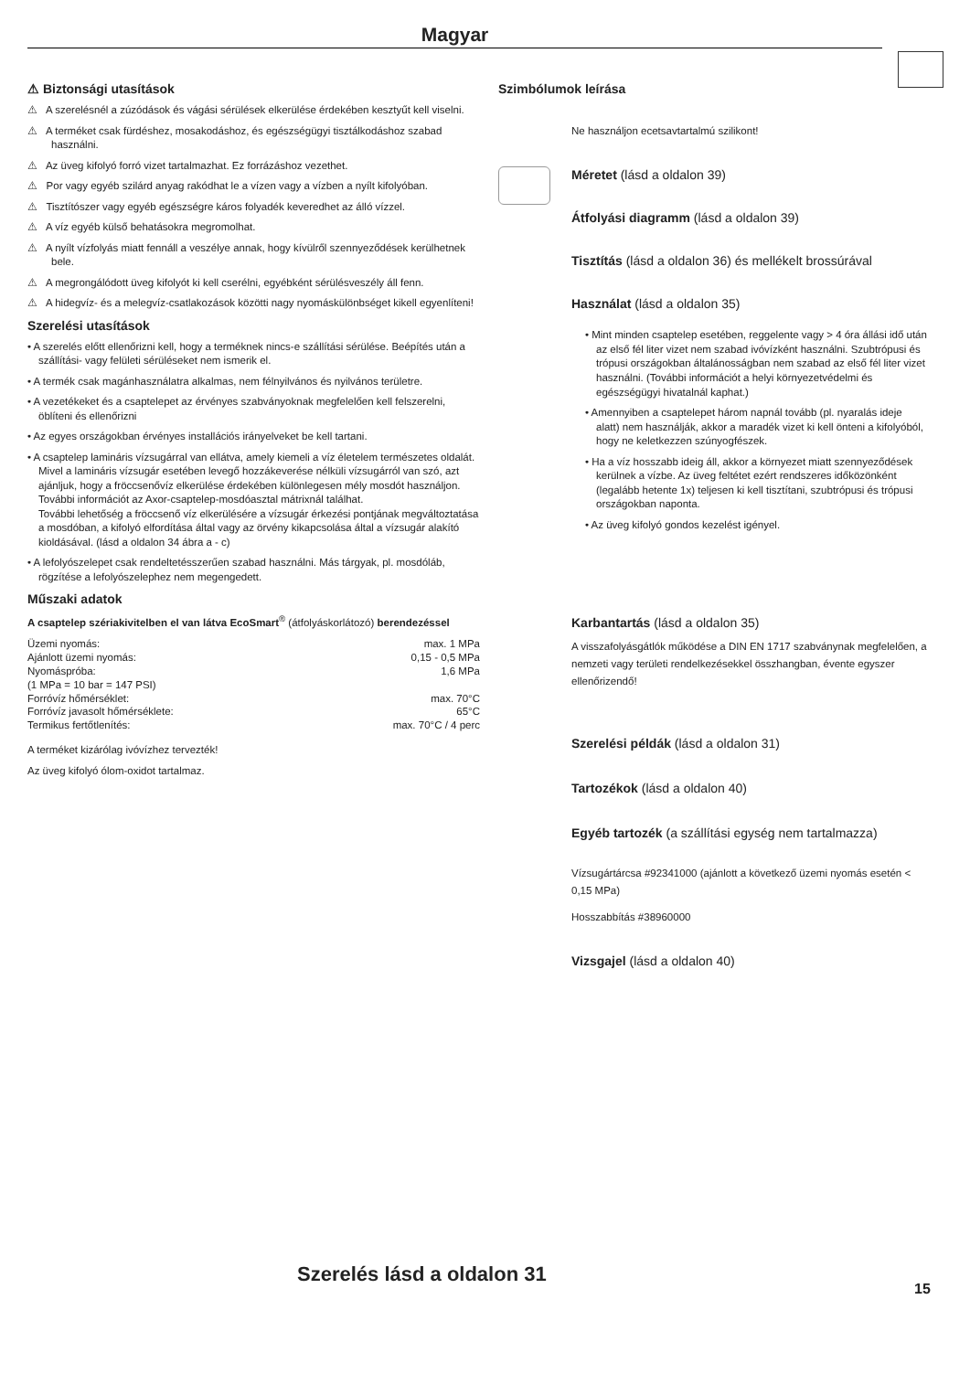Magyar
⚠ Biztonsági utasítások
⚠ A szerelésnél a zúzódások és vágási sérülések elkerülése érdekében kesztyűt kell viselni.
⚠ A terméket csak fürdéshez, mosakodáshoz, és egészségügyi tisztálkodáshoz szabad használni.
⚠ Az üveg kifolyó forró vizet tartalmazhat. Ez forrázáshoz vezethet.
⚠ Por vagy egyéb szilárd anyag rakódhat le a vízen vagy a vízben a nyílt kifolyóban.
⚠ Tisztítószer vagy egyéb egészségre káros folyadék keveredhet az álló vízzel.
⚠ A víz egyéb külső behatásokra megromolhat.
⚠ A nyílt vízfolyás miatt fennáll a veszélye annak, hogy kívülről szennyeződések kerülhetnek bele.
⚠ A megrongálódott üveg kifolyót ki kell cserélni, egyébként sérülésveszély áll fenn.
⚠ A hidegvíz- és a melegvíz-csatlakozások közötti nagy nyomáskülönbséget kikell egyenlíteni!
Szerelési utasítások
• A szerelés előtt ellenőrizni kell, hogy a terméknek nincs-e szállítási sérülése. Beépítés után a szállítási- vagy felületi sérüléseket nem ismerik el.
• A termék csak magánhasználatra alkalmas, nem félnyilvános és nyilvános területre.
• A vezetékeket és a csaptelepet az érvényes szabványoknak megfelelően kell felszerelni, öblíteni és ellenőrizni
• Az egyes országokban érvényes installációs irányelveket be kell tartani.
• A csaptelep lamináris vízsugárral van ellátva, amely kiemeli a víz életelem természetes oldalát.
Mivel a lamináris vízsugár esetében levegő hozzákeverése nélküli vízsugárról van szó, azt ajánljuk, hogy a fröccsenővíz elkerülése érdekében különlegesen mély mosdót használjon.
További információt az Axor-csaptelep-mosdóasztal mátrixnál találhat.
További lehetőség a fröccsenő víz elkerülésére a vízsugár érkezési pontjának megváltoztatása a mosdóban, a kifolyó elfordítása által vagy az örvény kikapcsolása által a vízsugár alakító kioldásával. (lásd a oldalon 34 ábra a - c)
• A lefolyószelepet csak rendeltetésszerűen szabad használni. Más tárgyak, pl. mosdóláb, rögzítése a lefolyószelephez nem megengedett.
Műszaki adatok
A csaptelep szériakivitelben el van látva EcoSmart<sup>®</sup> (átfolyáskorlátozó) berendezéssel
| Üzemi nyomás: | max. 1 MPa |
| Ajánlott üzemi nyomás: | 0,15 - 0,5 MPa |
| Nyomáspróba: | 1,6 MPa |
| (1 MPa = 10 bar = 147 PSI) | |
| Forróvíz hőmérséklet: | max. 70°C |
| Forróvíz javasolt hőmérséklete: | 65°C |
| Termikus fertőtlenítés: | max. 70°C / 4 perc |
A terméket kizárólag ivóvízhez tervezték!
Az üveg kifolyó ólom-oxidot tartalmaz.
Szimbólumok leírása
Ne használjon ecetsavtartalmú szilikont!
Méretet (lásd a oldalon 39)
Átfolyási diagramm (lásd a oldalon 39)
Tisztítás (lásd a oldalon 36) és mellékelt brossúrával
Használat (lásd a oldalon 35)
• Mint minden csaptelep esetében, reggelente vagy > 4 óra állási idő után az első fél liter vizet nem szabad ivóvízként használni. Szubtrópusi és trópusi országokban általánosságban nem szabad az első fél liter vizet használni. (További információt a helyi környezetvédelmi és egészségügyi hivatalnál kaphat.)
• Amennyiben a csaptelepet három napnál tovább (pl. nyaralás ideje alatt) nem használják, akkor a maradék vizet ki kell önteni a kifolyóból, hogy ne keletkezzen szúnyogfészek.
• Ha a víz hosszabb ideig áll, akkor a környezet miatt szennyeződések kerülnek a vízbe. Az üveg feltétet ezért rendszeres időközönként (legalább hetente 1x) teljesen ki kell tisztítani, szubtrópusi és trópusi országokban naponta.
• Az üveg kifolyó gondos kezelést igényel.
Karbantartás (lásd a oldalon 35)
A visszafolyásgátlók működése a DIN EN 1717 szabványnak megfelelően, a nemzeti vagy területi rendelkezésekkel összhangban, évente egyszer ellenőrizendő!
Szerelési példák (lásd a oldalon 31)
Tartozékok (lásd a oldalon 40)
Egyéb tartozék (a szállítási egység nem tartalmazza)
Vízsugártárcsa #92341000 (ajánlott a következő üzemi nyomás esetén < 0,15 MPa)
Hosszabbítás #38960000
Vizsgajel (lásd a oldalon 40)
Szerelés lásd a oldalon 31
15